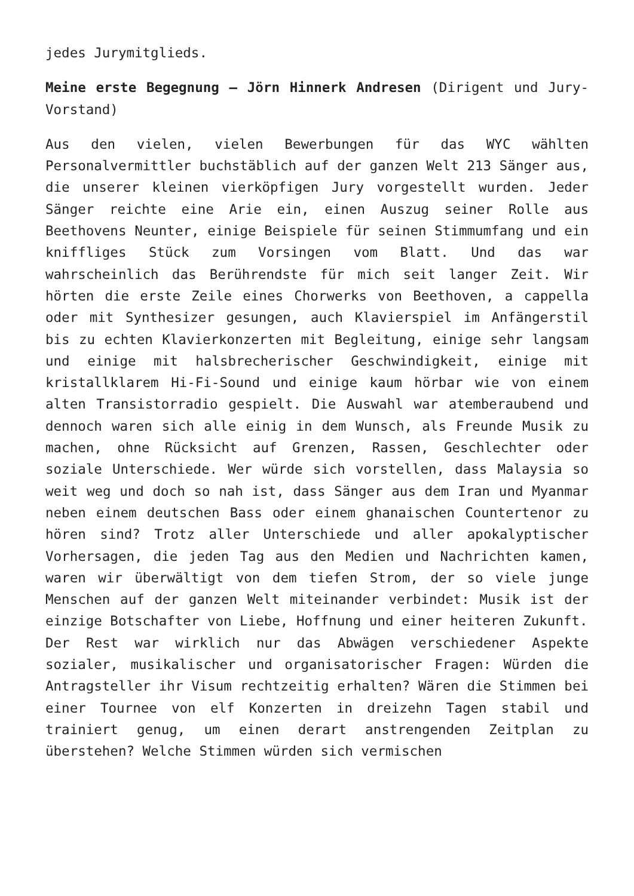jedes Jurymitglieds.
Meine erste Begegnung – Jörn Hinnerk Andresen (Dirigent und Jury-Vorstand)
Aus den vielen, vielen Bewerbungen für das WYC wählten Personalvermittler buchstäblich auf der ganzen Welt 213 Sänger aus, die unserer kleinen vierköpfigen Jury vorgestellt wurden. Jeder Sänger reichte eine Arie ein, einen Auszug seiner Rolle aus Beethovens Neunter, einige Beispiele für seinen Stimmumfang und ein kniffliges Stück zum Vorsingen vom Blatt. Und das war wahrscheinlich das Berührendste für mich seit langer Zeit. Wir hörten die erste Zeile eines Chorwerks von Beethoven, a cappella oder mit Synthesizer gesungen, auch Klavierspiel im Anfängerstil bis zu echten Klavierkonzerten mit Begleitung, einige sehr langsam und einige mit halsbrecherischer Geschwindigkeit, einige mit kristallklarem Hi-Fi-Sound und einige kaum hörbar wie von einem alten Transistorradio gespielt. Die Auswahl war atemberaubend und dennoch waren sich alle einig in dem Wunsch, als Freunde Musik zu machen, ohne Rücksicht auf Grenzen, Rassen, Geschlechter oder soziale Unterschiede. Wer würde sich vorstellen, dass Malaysia so weit weg und doch so nah ist, dass Sänger aus dem Iran und Myanmar neben einem deutschen Bass oder einem ghanaischen Countertenor zu hören sind? Trotz aller Unterschiede und aller apokalyptischer Vorhersagen, die jeden Tag aus den Medien und Nachrichten kamen, waren wir überwältigt von dem tiefen Strom, der so viele junge Menschen auf der ganzen Welt miteinander verbindet: Musik ist der einzige Botschafter von Liebe, Hoffnung und einer heiteren Zukunft.
Der Rest war wirklich nur das Abwägen verschiedener Aspekte sozialer, musikalischer und organisatorischer Fragen: Würden die Antragsteller ihr Visum rechtzeitig erhalten? Wären die Stimmen bei einer Tournee von elf Konzerten in dreizehn Tagen stabil und trainiert genug, um einen derart anstrengenden Zeitplan zu überstehen? Welche Stimmen würden sich vermischen